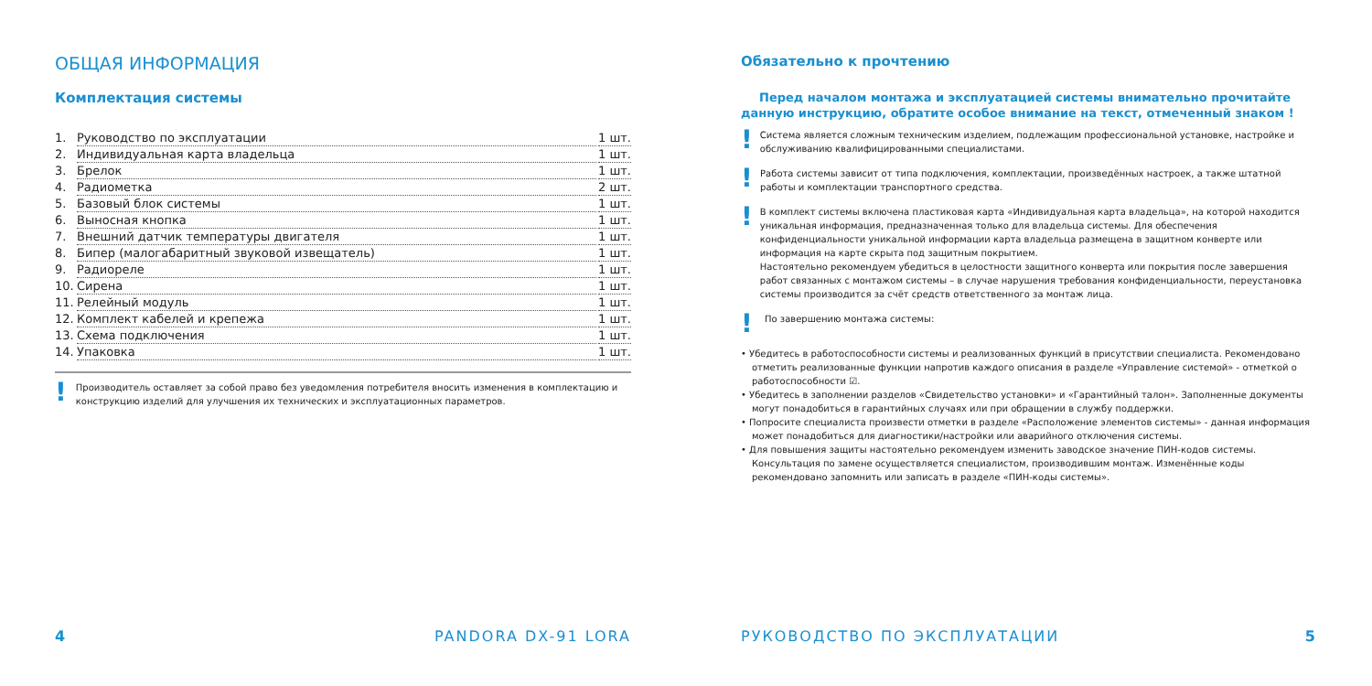ОБЩАЯ ИНФОРМАЦИЯ
Комплектация системы
1. Руководство по эксплуатации 1 шт.
2. Индивидуальная карта владельца 1 шт.
3. Брелок 1 шт.
4. Радиометка 2 шт.
5. Базовый блок системы 1 шт.
6. Выносная кнопка 1 шт.
7. Внешний датчик температуры двигателя 1 шт.
8. Бипер (малогабаритный звуковой извещатель) 1 шт.
9. Радиореле 1 шт.
10. Сирена 1 шт.
11. Релейный модуль 1 шт.
12. Комплект кабелей и крепежа 1 шт.
13. Схема подключения 1 шт.
14. Упаковка 1 шт.
! Производитель оставляет за собой право без уведомления потребителя вносить изменения в комплектацию и конструкцию изделий для улучшения их технических и эксплуатационных параметров.
4 PANDORA DX-91 LORA
Обязательно к прочтению
Перед началом монтажа и эксплуатацией системы внимательно прочитайте данную инструкцию, обратите особое внимание на текст, отмеченный знаком !
! Система является сложным техническим изделием, подлежащим профессиональной установке, настройке и обслуживанию квалифицированными специалистами.
! Работа системы зависит от типа подключения, комплектации, произведённых настроек, а также штатной работы и комплектации транспортного средства.
! В комплект системы включена пластиковая карта «Индивидуальная карта владельца», на которой находится уникальная информация, предназначенная только для владельца системы. Для обеспечения конфиденциальности уникальной информации карта владельца размещена в защитном конверте или информация на карте скрыта под защитным покрытием.
Настоятельно рекомендуем убедиться в целостности защитного конверта или покрытия после завершения работ связанных с монтажом системы – в случае нарушения требования конфиденциальности, переустановка системы производится за счёт средств ответственного за монтаж лица.
! По завершению монтажа системы:
• Убедитесь в работоспособности системы и реализованных функций в присутствии специалиста. Рекомендовано отметить реализованные функции напротив каждого описания в разделе «Управление системой» - отметкой о работоспособности ☑.
• Убедитесь в заполнении разделов «Свидетельство установки» и «Гарантийный талон». Заполненные документы могут понадобиться в гарантийных случаях или при обращении в службу поддержки.
• Попросите специалиста произвести отметки в разделе «Расположение элементов системы» - данная информация может понадобиться для диагностики/настройки или аварийного отключения системы.
• Для повышения защиты настоятельно рекомендуем изменить заводское значение ПИН-кодов системы. Консультация по замене осуществляется специалистом, производившим монтаж. Изменённые коды рекомендовано запомнить или записать в разделе «ПИН-коды системы».
РУКОВОДСТВО ПО ЭКСПЛУАТАЦИИ 5